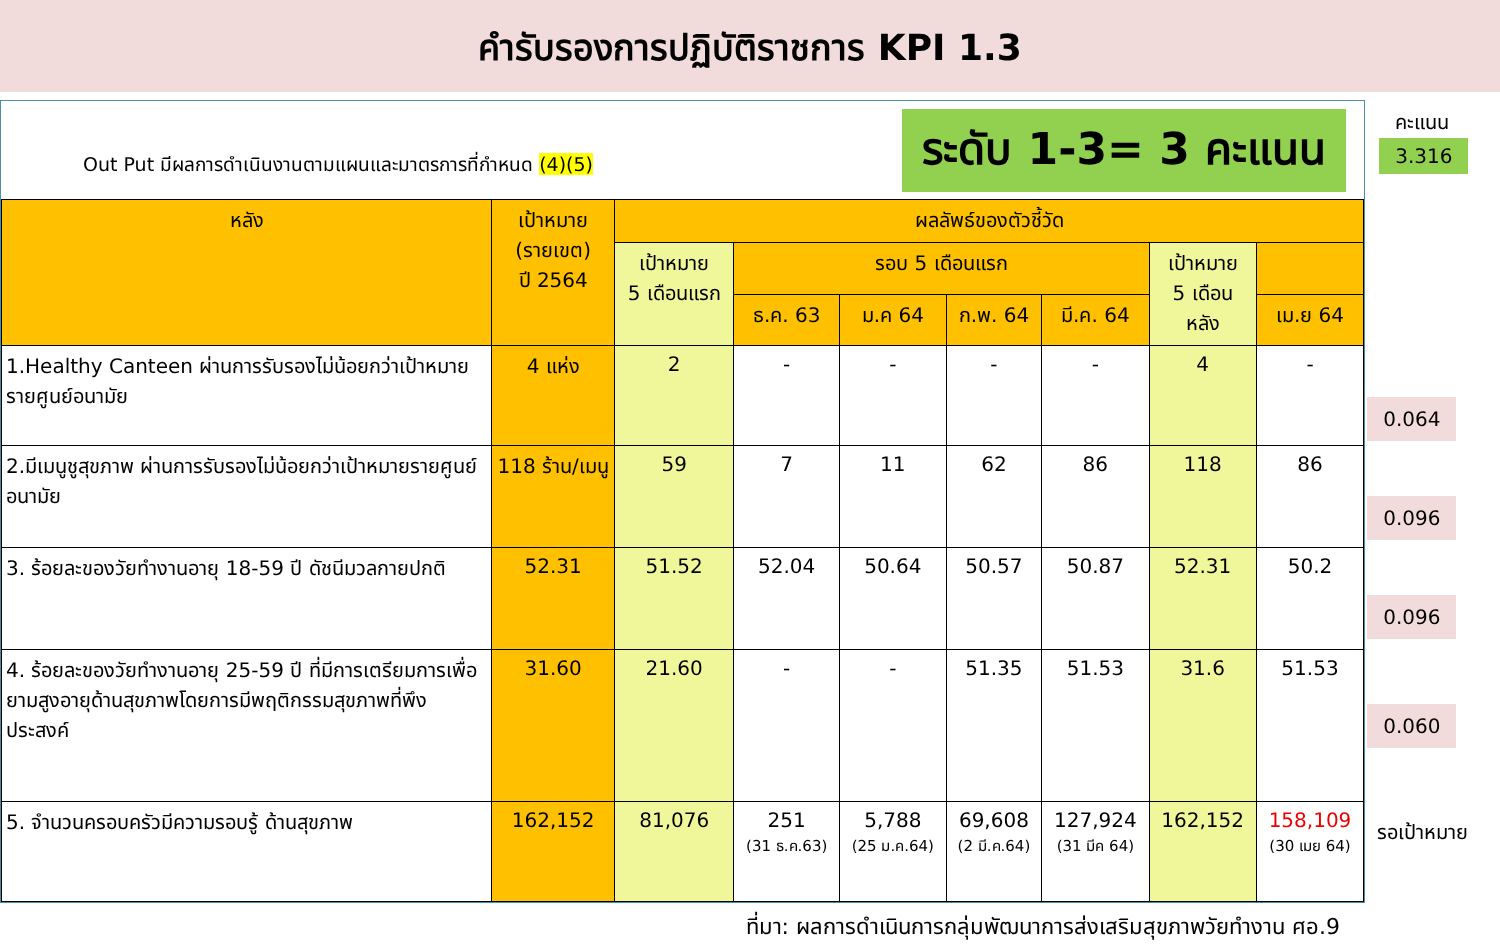คำรับรองการปฏิบัติราชการ KPI 1.3
Out Put มีผลการดำเนินงานตามแผนและมาตรการที่กำหนด (4)(5)
ระดับ 1-3= 3 คะแนน
| หลัง | เป้าหมาย (รายเขต) ปี 2564 | ผลลัพธ์ของตัวชี้วัด | | | | | | |
| --- | --- | --- | --- | --- | --- | --- | --- | --- |
| | | เป้าหมาย 5 เดือนแรก | รอบ 5 เดือนแรก | | | | เป้าหมาย 5 เดือน หลัง | |
| | | | ธ.ค. 63 | ม.ค 64 | ก.พ. 64 | มี.ค. 64 | | เม.ย 64 |
| 1.Healthy Canteen ผ่านการรับรองไม่น้อยกว่าเป้าหมายรายศูนย์อนามัย | 4 แห่ง | 2 | - | - | - | - | 4 | - |
| 2.มีเมนูชูสุขภาพ ผ่านการรับรองไม่น้อยกว่าเป้าหมายรายศูนย์อนามัย | 118 ร้าน/เมนู | 59 | 7 | 11 | 62 | 86 | 118 | 86 |
| 3. ร้อยละของวัยทำงานอายุ 18-59 ปี ดัชนีมวลกายปกติ | 52.31 | 51.52 | 52.04 | 50.64 | 50.57 | 50.87 | 52.31 | 50.2 |
| 4. ร้อยละของวัยทำงานอายุ 25-59 ปี ที่มีการเตรียมการเพื่อยามสูงอายุด้านสุขภาพโดยการมีพฤติกรรมสุขภาพที่พึงประสงค์ | 31.60 | 21.60 | - | - | 51.35 | 51.53 | 31.6 | 51.53 |
| 5. จำนวนครอบครัวมีความรอบรู้ ด้านสุขภาพ | 162,152 | 81,076 | 251 (31 ธ.ค.63) | 5,788 (25 ม.ค.64) | 69,608 (2 มี.ค.64) | 127,924 (31 มีค 64) | 162,152 | 158,109 (30 เมย 64) |
คะแนน
3.316
0.064
0.096
0.096
0.060
รอเป้าหมาย
ที่มา: ผลการดำเนินการกลุ่มพัฒนาการส่งเสริมสุขภาพวัยทำงาน ศอ.9